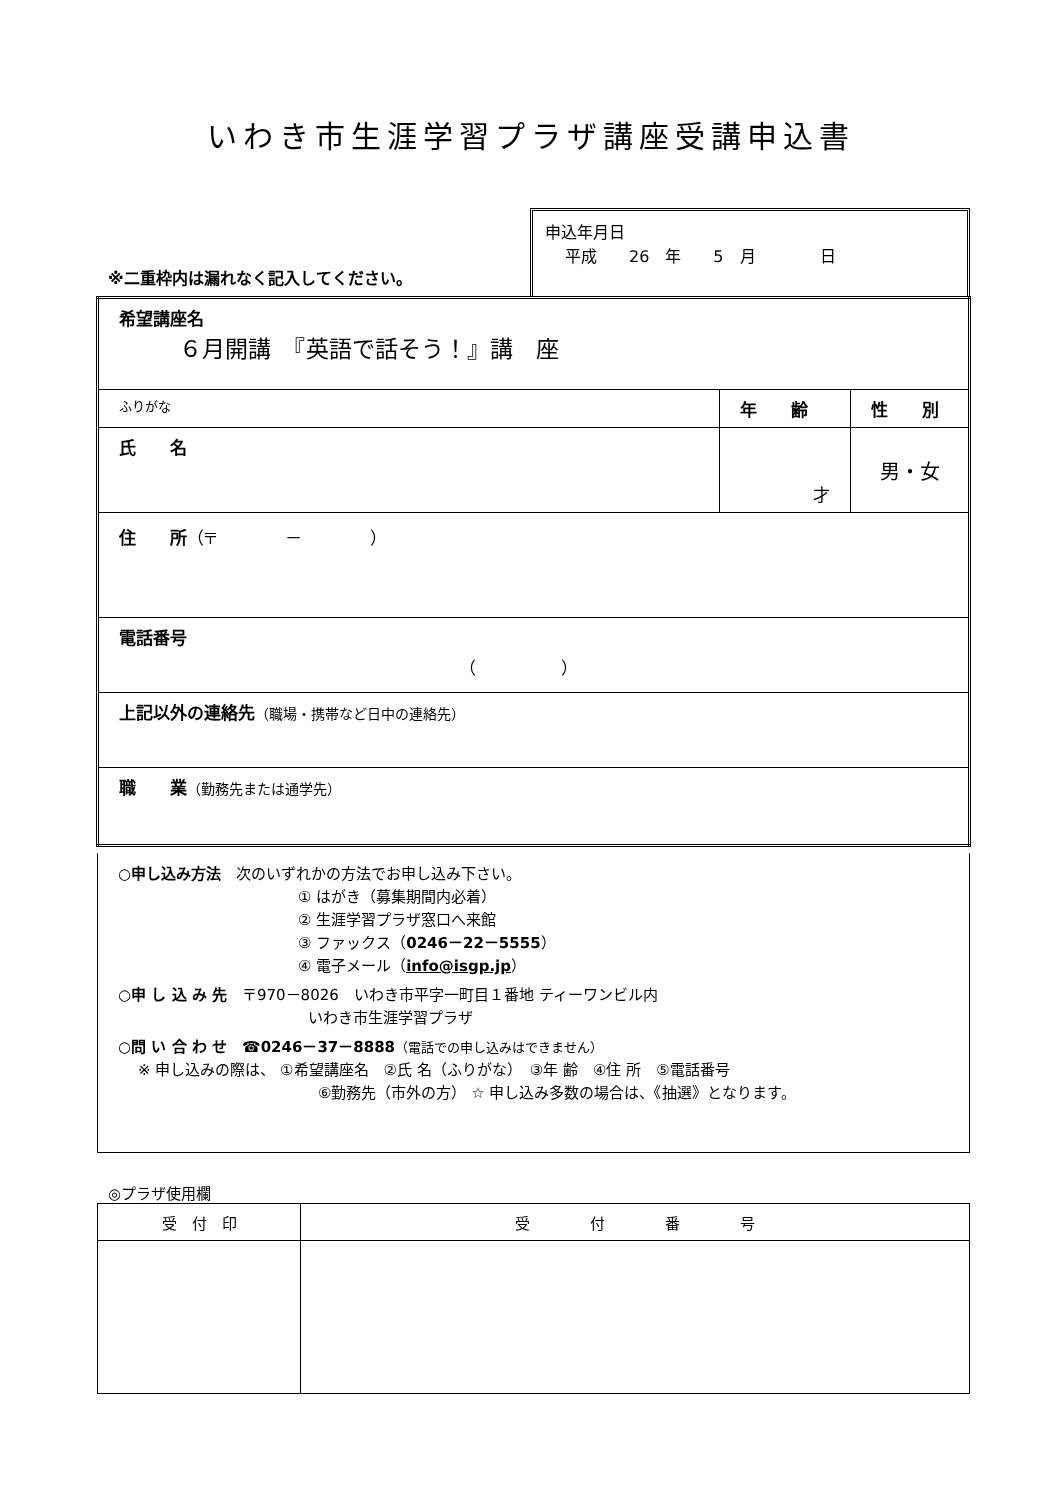いわき市生涯学習プラザ講座受講申込書
※二重枠内は漏れなく記入してください。
申込年月日
平成　　26　年　　5　月　　　　日
| 希望講座名 ６月開講 『英語で話そう！』講 座 | | |
| ふりがな | 年 齢 | 性 別 |
| 氏 名 | 才 | 男・女 |
| 住 所 （〒 － ） | | |
| 電話番号 （ ） | | |
| 上記以外の連絡先 （職場・携帯など日中の連絡先） | | |
| 職 業 （勤務先または通学先） | | |
○申し込み方法　次のいずれかの方法でお申し込み下さい。
① はがき（募集期間内必着）
② 生涯学習プラザ窓口へ来館
③ ファックス（0246－22－5555）
④ 電子メール（info@isgp.jp）
○申 し 込 み 先　〒970－8026　いわき市平字一町目１番地 ティーワンビル内
いわき市生涯学習プラザ
○問 い 合 わ せ　☎0246－37－8888（電話での申し込みはできません）
※ 申し込みの際は、 ①希望講座名　②氏 名（ふりがな）　③年 齢　④住 所　⑤電話番号
⑥勤務先（市外の方） ☆ 申し込み多数の場合は、《抽選》となります。
◎プラザ使用欄
| 受 付 印 | 受 付 番 号 |